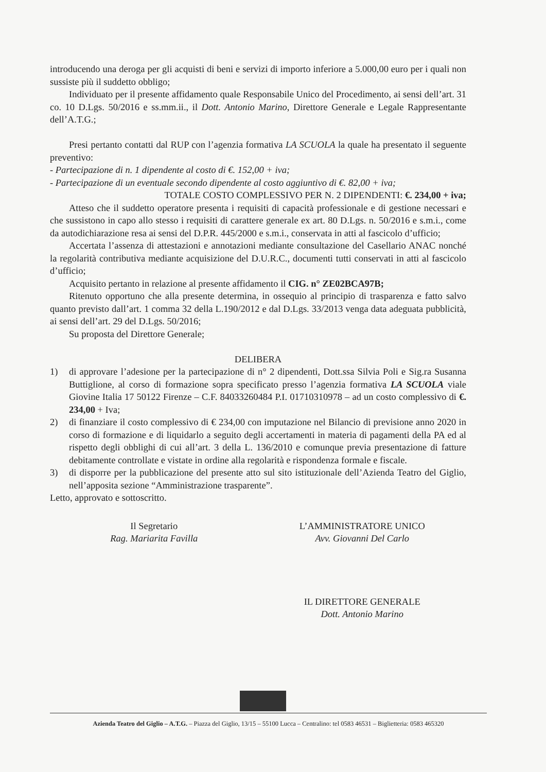introducendo una deroga per gli acquisti di beni e servizi di importo inferiore a 5.000,00 euro per i quali non sussiste più il suddetto obbligo;
Individuato per il presente affidamento quale Responsabile Unico del Procedimento, ai sensi dell’art. 31 co. 10 D.Lgs. 50/2016 e ss.mm.ii., il Dott. Antonio Marino, Direttore Generale e Legale Rappresentante dell’A.T.G.;
Presi pertanto contatti dal RUP con l’agenzia formativa LA SCUOLA la quale ha presentato il seguente preventivo:
- Partecipazione di n. 1 dipendente al costo di €. 152,00 + iva;
- Partecipazione di un eventuale secondo dipendente al costo aggiuntivo di €. 82,00 + iva;
TOTALE COSTO COMPLESSIVO PER N. 2 DIPENDENTI: €. 234,00 + iva;
Atteso che il suddetto operatore presenta i requisiti di capacità professionale e di gestione necessari e che sussistono in capo allo stesso i requisiti di carattere generale ex art. 80 D.Lgs. n. 50/2016 e s.m.i., come da autodichiarazione resa ai sensi del D.P.R. 445/2000 e s.m.i., conservata in atti al fascicolo d’ufficio;
Accertata l’assenza di attestazioni e annotazioni mediante consultazione del Casellario ANAC nonché la regolarità contributiva mediante acquisizione del D.U.R.C., documenti tutti conservati in atti al fascicolo d’ufficio;
Acquisito pertanto in relazione al presente affidamento il CIG. n° ZE02BCA97B;
Ritenuto opportuno che alla presente determina, in ossequio al principio di trasparenza e fatto salvo quanto previsto dall’art. 1 comma 32 della L.190/2012 e dal D.Lgs. 33/2013 venga data adeguata pubblicità, ai sensi dell’art. 29 del D.Lgs. 50/2016;
Su proposta del Direttore Generale;
DELIBERA
1) di approvare l’adesione per la partecipazione di n° 2 dipendenti, Dott.ssa Silvia Poli e Sig.ra Susanna Buttiglione, al corso di formazione sopra specificato presso l’agenzia formativa LA SCUOLA viale Giovine Italia 17 50122 Firenze – C.F. 84033260484 P.I. 01710310978 – ad un costo complessivo di €. 234,00 + Iva;
2) di finanziare il costo complessivo di € 234,00 con imputazione nel Bilancio di previsione anno 2020 in corso di formazione e di liquidarlo a seguito degli accertamenti in materia di pagamenti della PA ed al rispetto degli obblighi di cui all’art. 3 della L. 136/2010 e comunque previa presentazione di fatture debitamente controllate e vistate in ordine alla regolarità e rispondenza formale e fiscale.
3) di disporre per la pubblicazione del presente atto sul sito istituzionale dell’Azienda Teatro del Giglio, nell’apposita sezione “Amministrazione trasparente”.
Letto, approvato e sottoscritto.
Il Segretario
Rag. Mariarita Favilla
L’AMMINISTRATORE UNICO
Avv. Giovanni Del Carlo
IL DIRETTORE GENERALE
Dott. Antonio Marino
Azienda Teatro del Giglio – A.T.G. – Piazza del Giglio, 13/15 – 55100 Lucca – Centralino: tel 0583 46531 – Biglietteria: 0583 465320